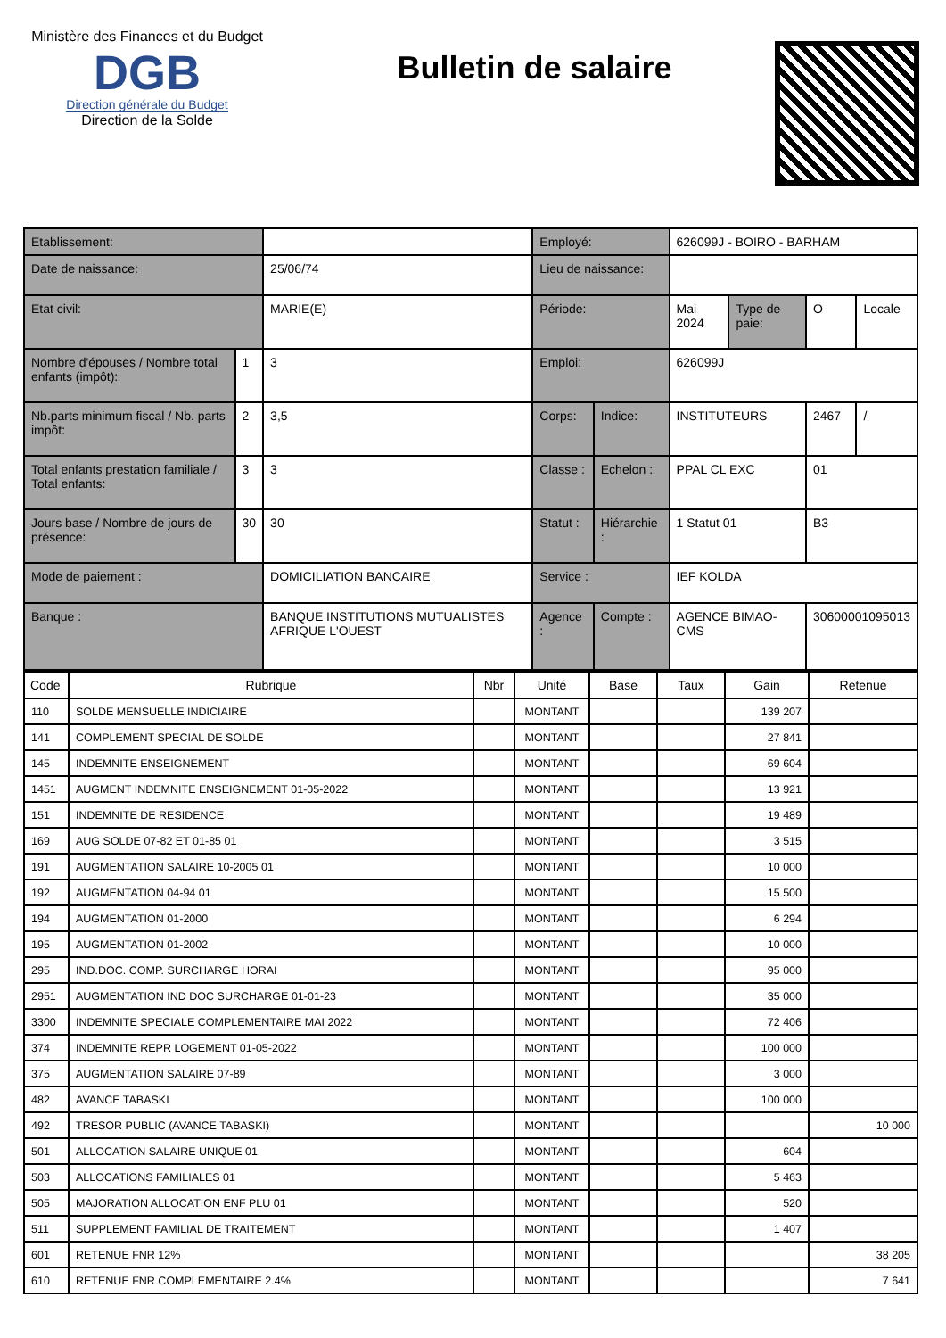Ministère des Finances et du Budget
DGB
Direction générale du Budget
Direction de la Solde
Bulletin de salaire
| Etablissement: | | | Employé: | | 626099J - BOIRO - BARHAM | | | |
| Date de naissance: | | 25/06/74 | Lieu de naissance: | | | | | |
| Etat civil: | | MARIE(E) | Période: | | Mai 2024 | Type de paie: | O | Locale |
| Nombre d'épouses / Nombre total enfants (impôt): | 1 | 3 | Emploi: | | 626099J | | | |
| Nb.parts minimum fiscal / Nb. parts impôt: | 2 | 3,5 | Corps: | Indice: | INSTITUTEURS | | 2467 | / |
| Total enfants prestation familiale / Total enfants: | 3 | 3 | Classe : | Echelon : | PPAL CL EXC | | 01 | |
| Jours base / Nombre de jours de présence: | 30 | 30 | Statut : | Hiérarchie : | 1 Statut 01 | | B3 | |
| Mode de paiement : | | DOMICILIATION BANCAIRE | Service : | | IEF KOLDA | | | |
| Banque : | | BANQUE INSTITUTIONS MUTUALISTES AFRIQUE L'OUEST | Agence : | Compte : | AGENCE BIMAO-CMS | | 30600001095013 | |
| Code | Rubrique | Nbr | Unité | Base | Taux | Gain | Retenue |
| --- | --- | --- | --- | --- | --- | --- | --- |
| 110 | SOLDE MENSUELLE INDICIAIRE | | MONTANT | | | 139 207 | |
| 141 | COMPLEMENT SPECIAL DE SOLDE | | MONTANT | | | 27 841 | |
| 145 | INDEMNITE ENSEIGNEMENT | | MONTANT | | | 69 604 | |
| 1451 | AUGMENT INDEMNITE ENSEIGNEMENT 01-05-2022 | | MONTANT | | | 13 921 | |
| 151 | INDEMNITE DE RESIDENCE | | MONTANT | | | 19 489 | |
| 169 | AUG SOLDE 07-82 ET 01-85 01 | | MONTANT | | | 3 515 | |
| 191 | AUGMENTATION SALAIRE 10-2005 01 | | MONTANT | | | 10 000 | |
| 192 | AUGMENTATION 04-94 01 | | MONTANT | | | 15 500 | |
| 194 | AUGMENTATION 01-2000 | | MONTANT | | | 6 294 | |
| 195 | AUGMENTATION 01-2002 | | MONTANT | | | 10 000 | |
| 295 | IND.DOC. COMP. SURCHARGE HORAI | | MONTANT | | | 95 000 | |
| 2951 | AUGMENTATION IND DOC SURCHARGE 01-01-23 | | MONTANT | | | 35 000 | |
| 3300 | INDEMNITE SPECIALE COMPLEMENTAIRE MAI 2022 | | MONTANT | | | 72 406 | |
| 374 | INDEMNITE REPR LOGEMENT 01-05-2022 | | MONTANT | | | 100 000 | |
| 375 | AUGMENTATION SALAIRE 07-89 | | MONTANT | | | 3 000 | |
| 482 | AVANCE TABASKI | | MONTANT | | | 100 000 | |
| 492 | TRESOR PUBLIC (AVANCE TABASKI) | | MONTANT | | | | 10 000 |
| 501 | ALLOCATION SALAIRE UNIQUE 01 | | MONTANT | | | 604 | |
| 503 | ALLOCATIONS FAMILIALES 01 | | MONTANT | | | 5 463 | |
| 505 | MAJORATION ALLOCATION ENF PLU 01 | | MONTANT | | | 520 | |
| 511 | SUPPLEMENT FAMILIAL DE TRAITEMENT | | MONTANT | | | 1 407 | |
| 601 | RETENUE FNR 12% | | MONTANT | | | | 38 205 |
| 610 | RETENUE FNR COMPLEMENTAIRE 2.4% | | MONTANT | | | | 7 641 |